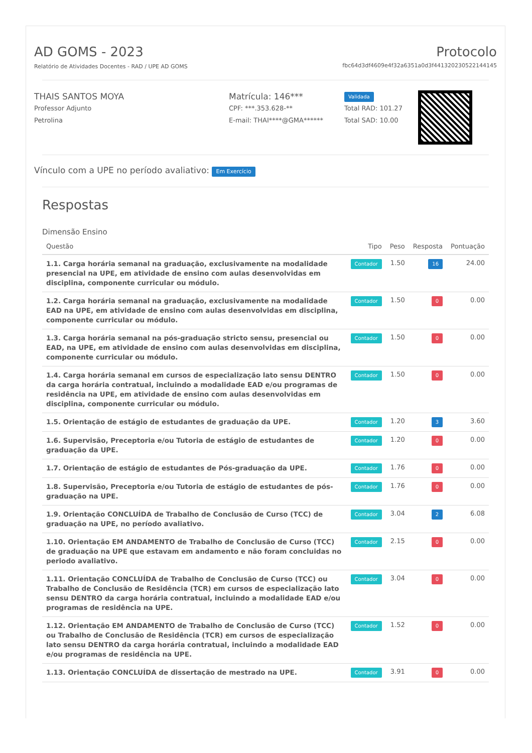AD GOMS - 2023
Relatório de Atividades Docentes - RAD / UPE AD GOMS
Protocolo
fbc64d3df4609e4f32a6351a0d3f441320230522144145
THAIS SANTOS MOYA
Professor Adjunto
Petrolina
Matrícula: 146***
CPF: ***.353.628-**
E-mail: THAI****@GMA******
Validada
Total RAD: 101.27
Total SAD: 10.00
Vínculo com a UPE no período avaliativo: Em Exercício
Respostas
Dimensão Ensino
| Questão | Tipo | Peso | Resposta | Pontuação |
| --- | --- | --- | --- | --- |
| 1.1. Carga horária semanal na graduação, exclusivamente na modalidade presencial na UPE, em atividade de ensino com aulas desenvolvidas em disciplina, componente curricular ou módulo. | Contador | 1.50 | 16 | 24.00 |
| 1.2. Carga horária semanal na graduação, exclusivamente na modalidade EAD na UPE, em atividade de ensino com aulas desenvolvidas em disciplina, componente curricular ou módulo. | Contador | 1.50 | 0 | 0.00 |
| 1.3. Carga horária semanal na pós-graduação stricto sensu, presencial ou EAD, na UPE, em atividade de ensino com aulas desenvolvidas em disciplina, componente curricular ou módulo. | Contador | 1.50 | 0 | 0.00 |
| 1.4. Carga horária semanal em cursos de especialização lato sensu DENTRO da carga horária contratual, incluindo a modalidade EAD e/ou programas de residência na UPE, em atividade de ensino com aulas desenvolvidas em disciplina, componente curricular ou módulo. | Contador | 1.50 | 0 | 0.00 |
| 1.5. Orientação de estágio de estudantes de graduação da UPE. | Contador | 1.20 | 3 | 3.60 |
| 1.6. Supervisão, Preceptoria e/ou Tutoria de estágio de estudantes de graduação da UPE. | Contador | 1.20 | 0 | 0.00 |
| 1.7. Orientação de estágio de estudantes de Pós-graduação da UPE. | Contador | 1.76 | 0 | 0.00 |
| 1.8. Supervisão, Preceptoria e/ou Tutoria de estágio de estudantes de pós-graduação na UPE. | Contador | 1.76 | 0 | 0.00 |
| 1.9. Orientação CONCLUÍDA de Trabalho de Conclusão de Curso (TCC) de graduação na UPE, no período avaliativo. | Contador | 3.04 | 2 | 6.08 |
| 1.10. Orientação EM ANDAMENTO de Trabalho de Conclusão de Curso (TCC) de graduação na UPE que estavam em andamento e não foram concluidas no periodo avaliativo. | Contador | 2.15 | 0 | 0.00 |
| 1.11. Orientação CONCLUÍDA de Trabalho de Conclusão de Curso (TCC) ou Trabalho de Conclusão de Residência (TCR) em cursos de especialização lato sensu DENTRO da carga horária contratual, incluindo a modalidade EAD e/ou programas de residência na UPE. | Contador | 3.04 | 0 | 0.00 |
| 1.12. Orientação EM ANDAMENTO de Trabalho de Conclusão de Curso (TCC) ou Trabalho de Conclusão de Residência (TCR) em cursos de especialização lato sensu DENTRO da carga horária contratual, incluindo a modalidade EAD e/ou programas de residência na UPE. | Contador | 1.52 | 0 | 0.00 |
| 1.13. Orientação CONCLUÍDA de dissertação de mestrado na UPE. | Contador | 3.91 | 0 | 0.00 |